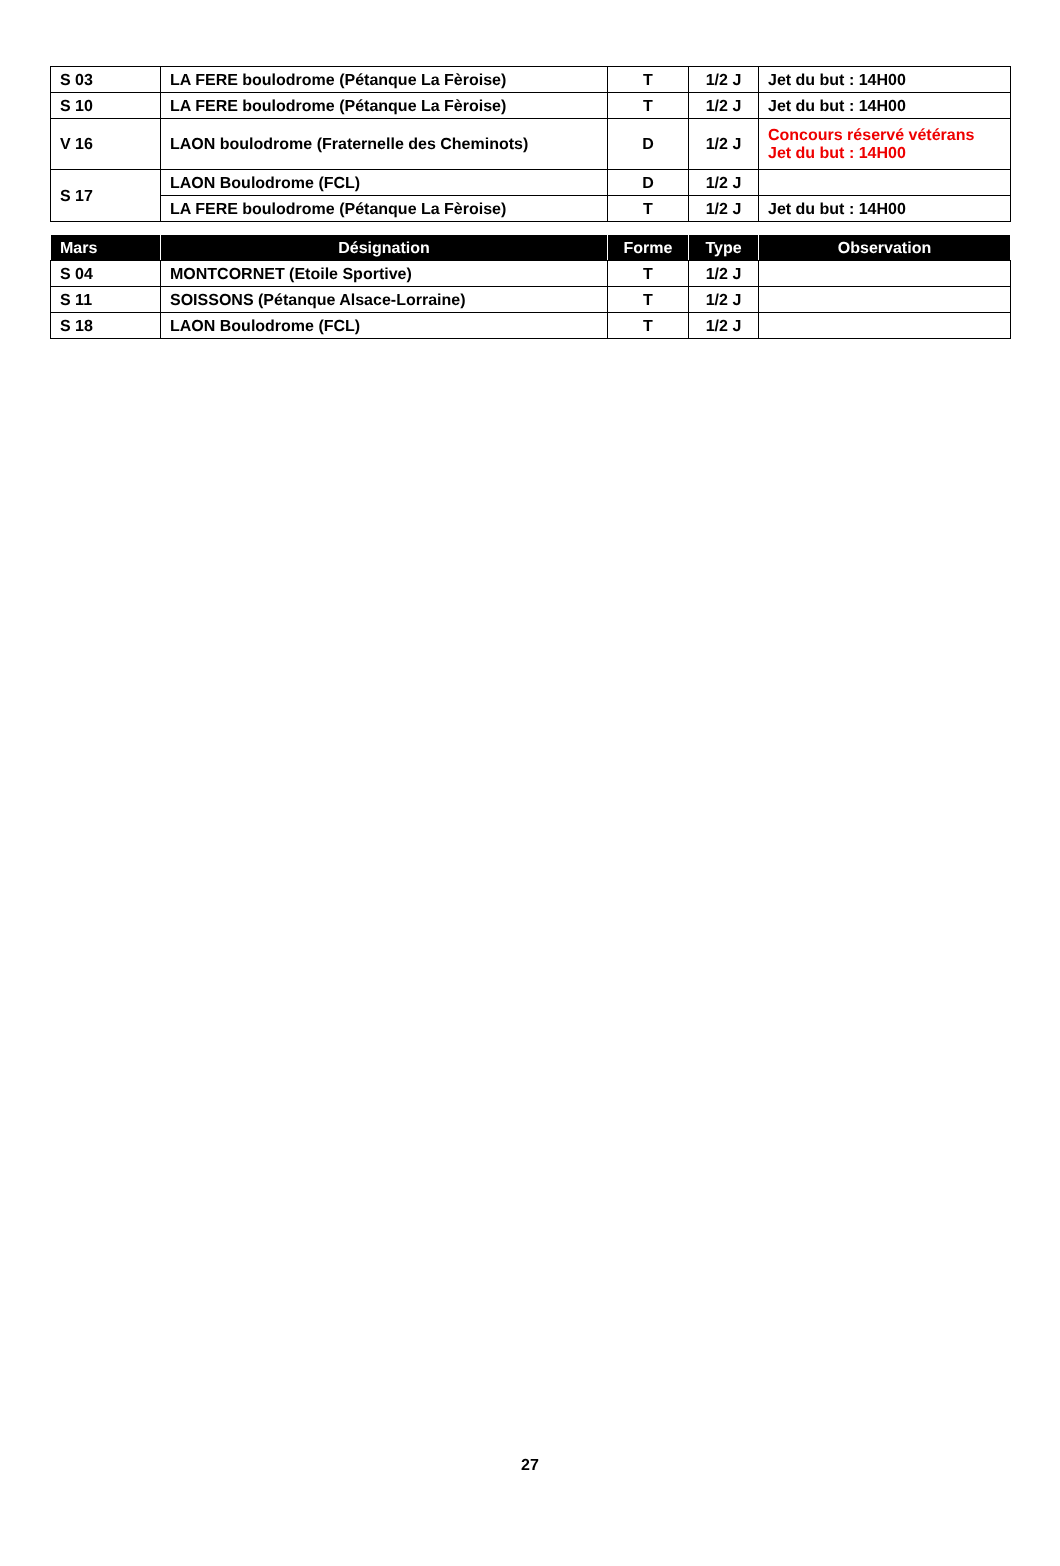| S 03 | LA FERE boulodrome (Pétanque La Fèroise) | T | 1/2 J | Jet du but : 14H00 |
| S 10 | LA FERE boulodrome (Pétanque La Fèroise) | T | 1/2 J | Jet du but : 14H00 |
| V 16 | LAON boulodrome (Fraternelle des Cheminots) | D | 1/2 J | Concours réservé vétérans Jet du but : 14H00 |
| S 17 | LAON Boulodrome (FCL) | D | 1/2 J | |
| | LA FERE boulodrome (Pétanque La Fèroise) | T | 1/2 J | Jet du but : 14H00 |
| Mars | Désignation | Forme | Type | Observation |
| --- | --- | --- | --- | --- |
| S 04 | MONTCORNET (Etoile Sportive) | T | 1/2 J | |
| S 11 | SOISSONS (Pétanque Alsace-Lorraine) | T | 1/2 J | |
| S 18 | LAON Boulodrome (FCL) | T | 1/2 J | |
27